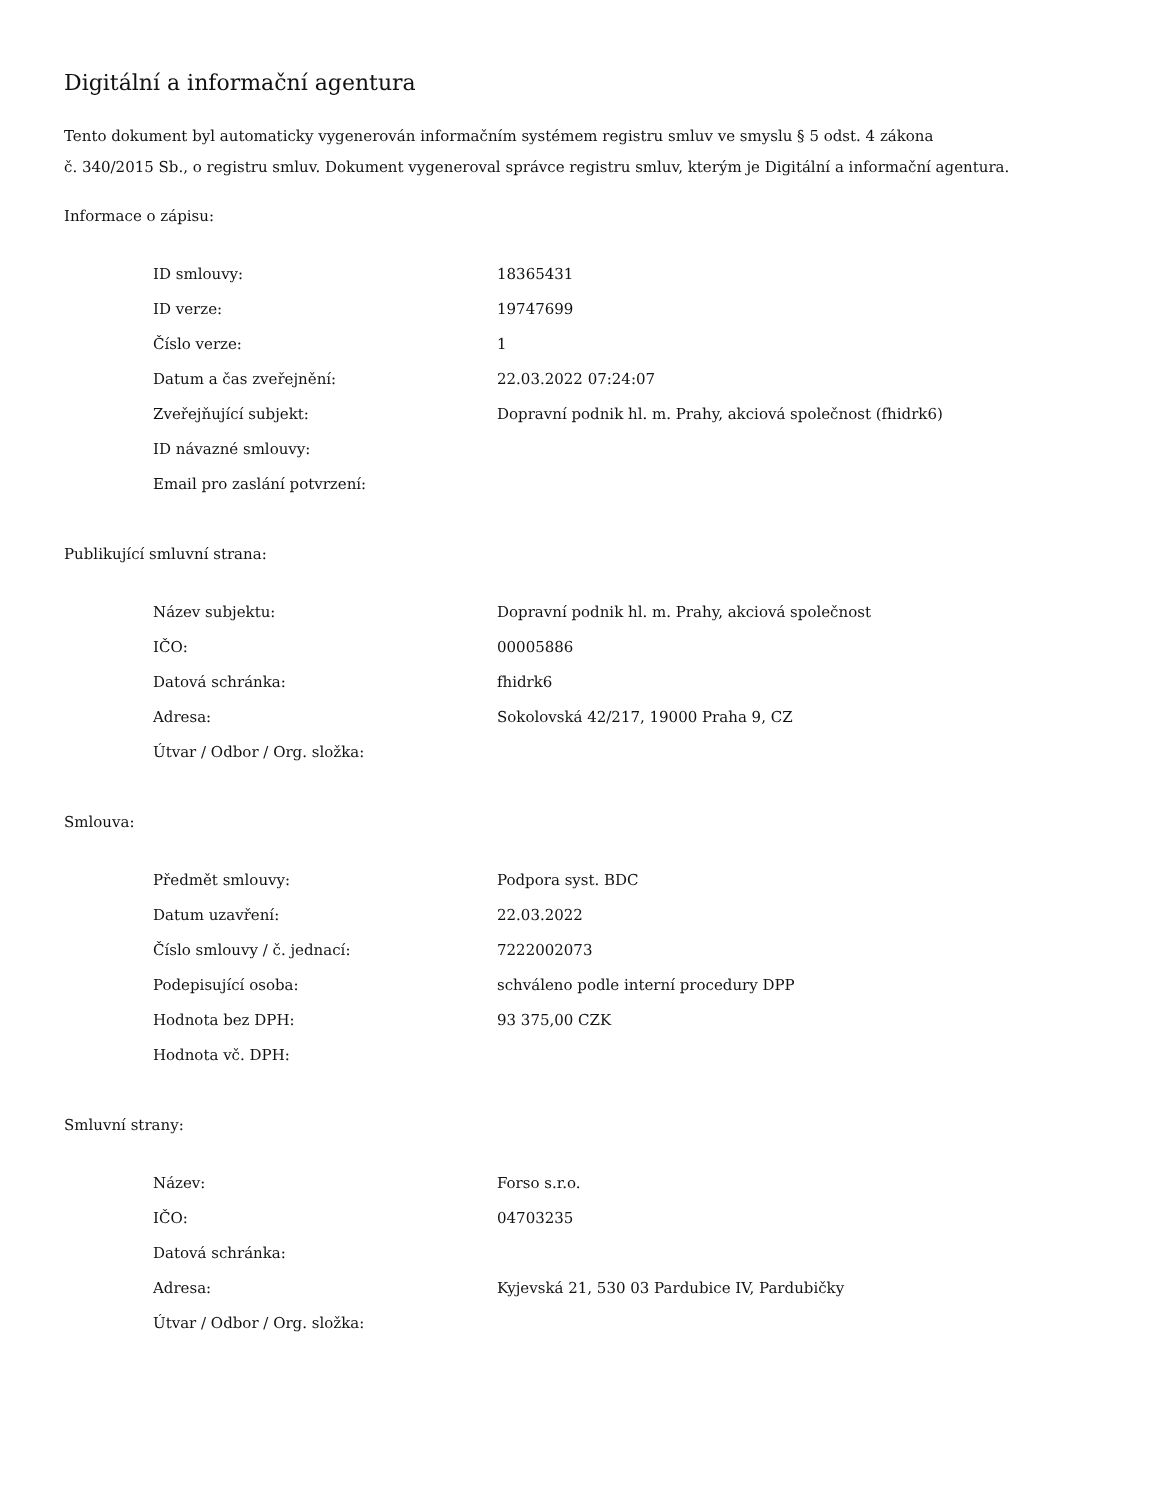Digitální a informační agentura
Tento dokument byl automaticky vygenerován informačním systémem registru smluv ve smyslu § 5 odst. 4 zákona
č. 340/2015 Sb., o registru smluv. Dokument vygeneroval správce registru smluv, kterým je Digitální a informační agentura.
Informace o zápisu:
| ID smlouvy: | 18365431 |
| ID verze: | 19747699 |
| Číslo verze: | 1 |
| Datum a čas zveřejnění: | 22.03.2022 07:24:07 |
| Zveřejňující subjekt: | Dopravní podnik hl. m. Prahy, akciová společnost (fhidrk6) |
| ID návazné smlouvy: | |
| Email pro zaslání potvrzení: | |
Publikující smluvní strana:
| Název subjektu: | Dopravní podnik hl. m. Prahy, akciová společnost |
| IČO: | 00005886 |
| Datová schránka: | fhidrk6 |
| Adresa: | Sokolovská 42/217, 19000 Praha 9, CZ |
| Útvar / Odbor / Org. složka: | |
Smlouva:
| Předmět smlouvy: | Podpora syst. BDC |
| Datum uzavření: | 22.03.2022 |
| Číslo smlouvy / č. jednací: | 7222002073 |
| Podepisující osoba: | schváleno podle interní procedury DPP |
| Hodnota bez DPH: | 93 375,00 CZK |
| Hodnota vč. DPH: | |
Smluvní strany:
| Název: | Forso s.r.o. |
| IČO: | 04703235 |
| Datová schránka: | |
| Adresa: | Kyjevská 21, 530 03 Pardubice IV, Pardubičky |
| Útvar / Odbor / Org. složka: | |